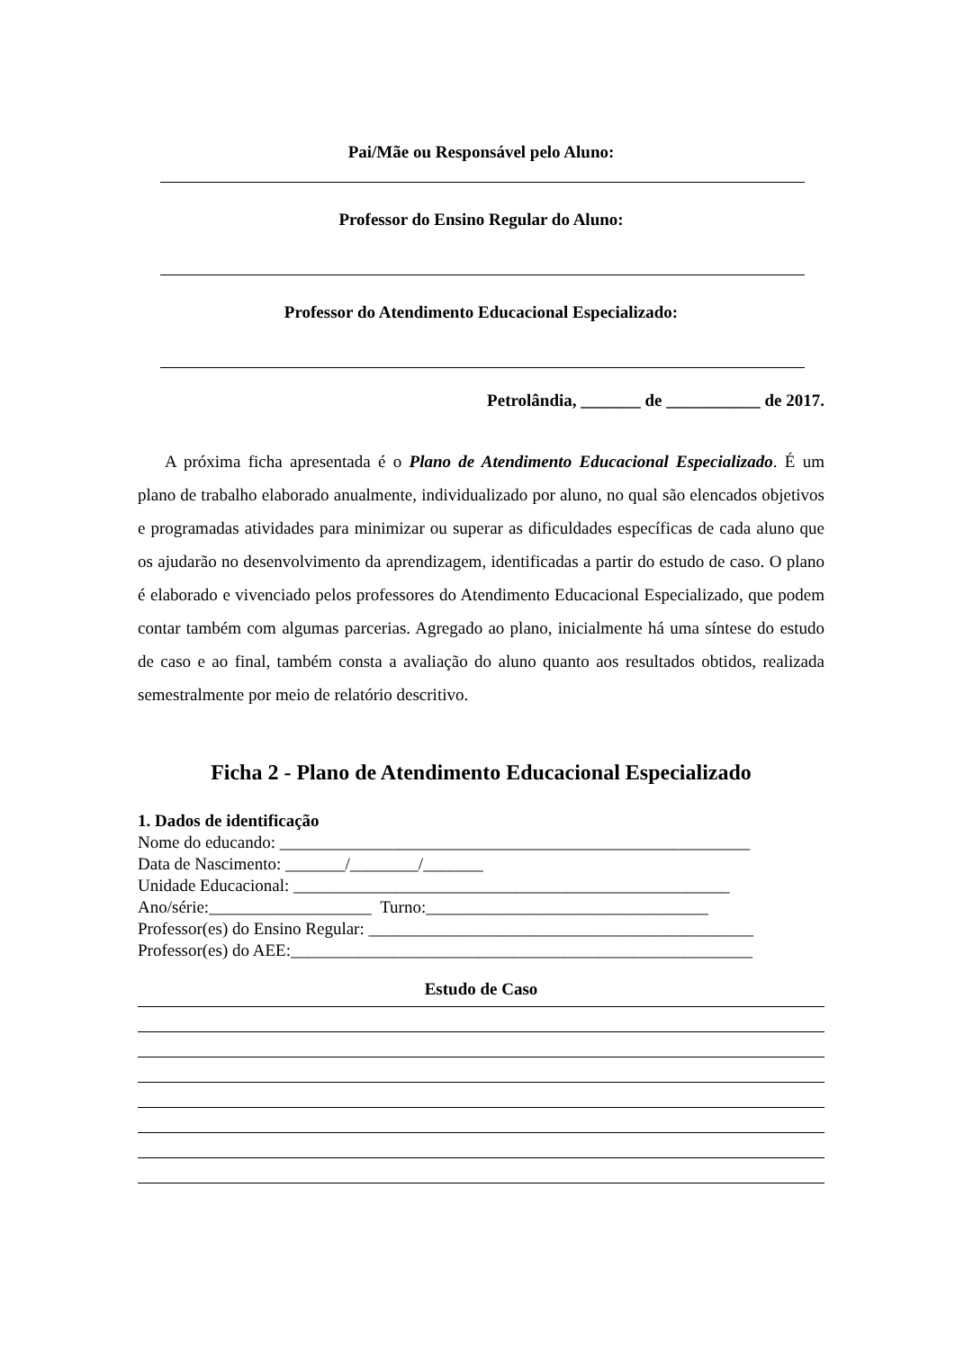Pai/Mãe ou Responsável pelo Aluno:
Professor do Ensino Regular do Aluno:
Professor do Atendimento Educacional Especializado:
Petrolândia, _______ de ___________ de 2017.
A próxima ficha apresentada é o Plano de Atendimento Educacional Especializado. É um plano de trabalho elaborado anualmente, individualizado por aluno, no qual são elencados objetivos e programadas atividades para minimizar ou superar as dificuldades específicas de cada aluno que os ajudarão no desenvolvimento da aprendizagem, identificadas a partir do estudo de caso. O plano é elaborado e vivenciado pelos professores do Atendimento Educacional Especializado, que podem contar também com algumas parcerias. Agregado ao plano, inicialmente há uma síntese do estudo de caso e ao final, também consta a avaliação do aluno quanto aos resultados obtidos, realizada semestralmente por meio de relatório descritivo.
Ficha 2 - Plano de Atendimento Educacional Especializado
1. Dados de identificação
Nome do educando: _______________________________________________________
Data de Nascimento: _______/________/_______
Unidade Educacional: ___________________________________________________
Ano/série:___________________ Turno:_________________________________
Professor(es) do Ensino Regular: _____________________________________________
Professor(es) do AEE:______________________________________________________
Estudo de Caso